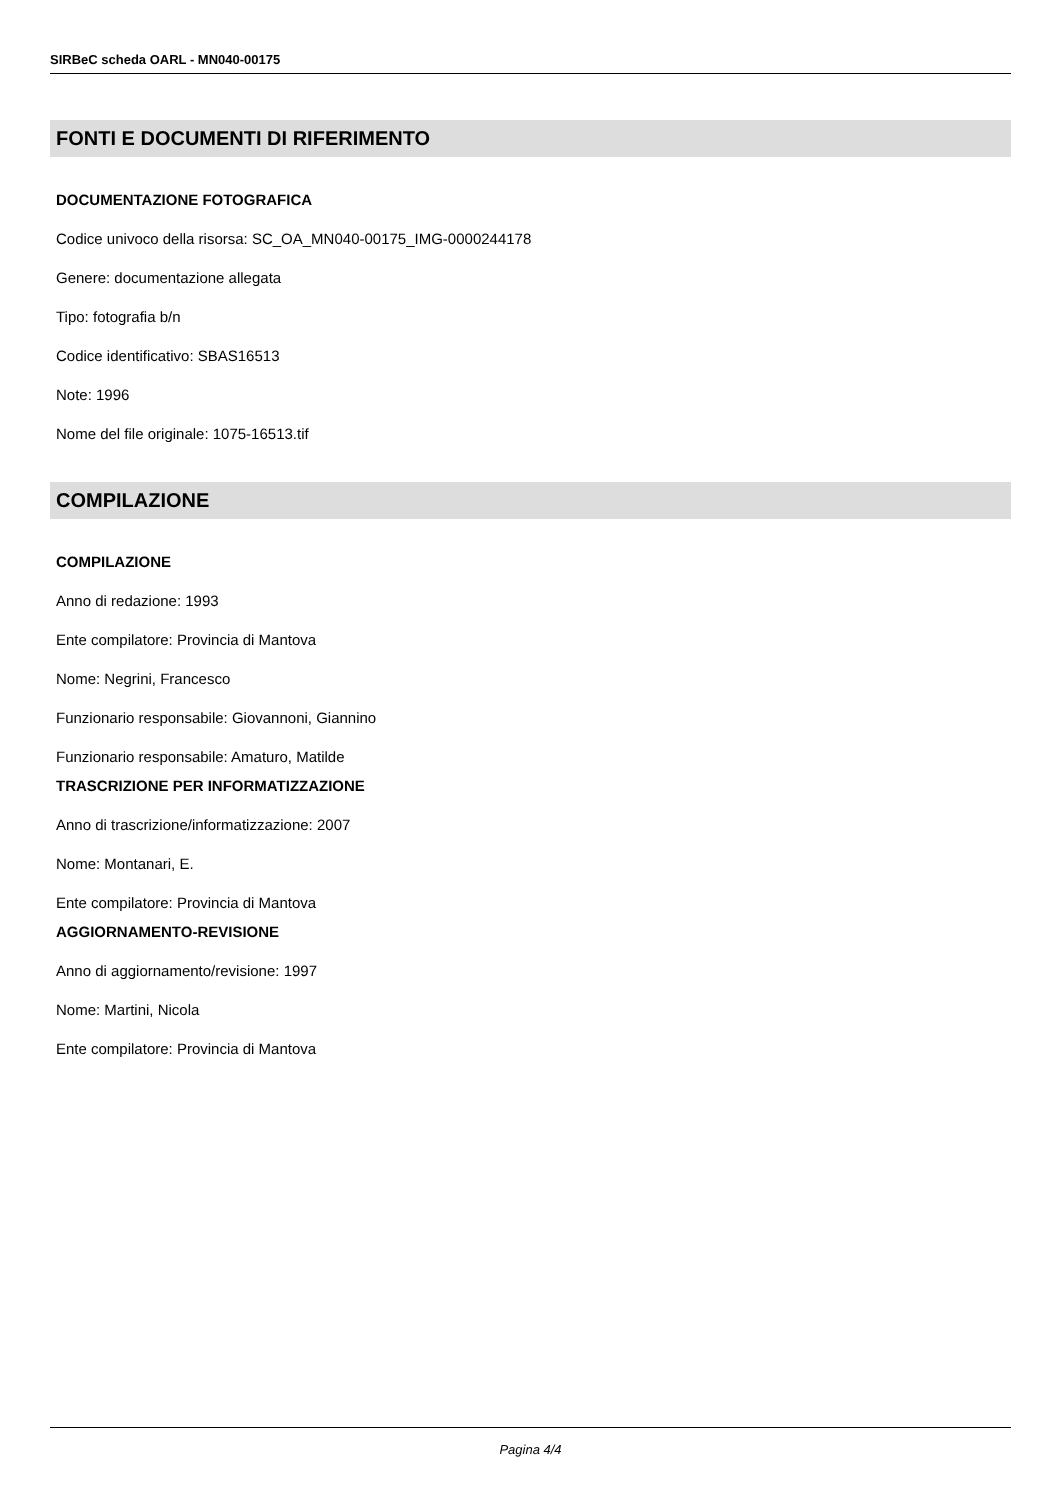SIRBeC scheda OARL - MN040-00175
FONTI E DOCUMENTI DI RIFERIMENTO
DOCUMENTAZIONE FOTOGRAFICA
Codice univoco della risorsa: SC_OA_MN040-00175_IMG-0000244178
Genere: documentazione allegata
Tipo: fotografia b/n
Codice identificativo: SBAS16513
Note: 1996
Nome del file originale: 1075-16513.tif
COMPILAZIONE
COMPILAZIONE
Anno di redazione: 1993
Ente compilatore: Provincia di Mantova
Nome: Negrini, Francesco
Funzionario responsabile: Giovannoni, Giannino
Funzionario responsabile: Amaturo, Matilde
TRASCRIZIONE PER INFORMATIZZAZIONE
Anno di trascrizione/informatizzazione: 2007
Nome: Montanari, E.
Ente compilatore: Provincia di Mantova
AGGIORNAMENTO-REVISIONE
Anno di aggiornamento/revisione: 1997
Nome: Martini, Nicola
Ente compilatore: Provincia di Mantova
Pagina 4/4